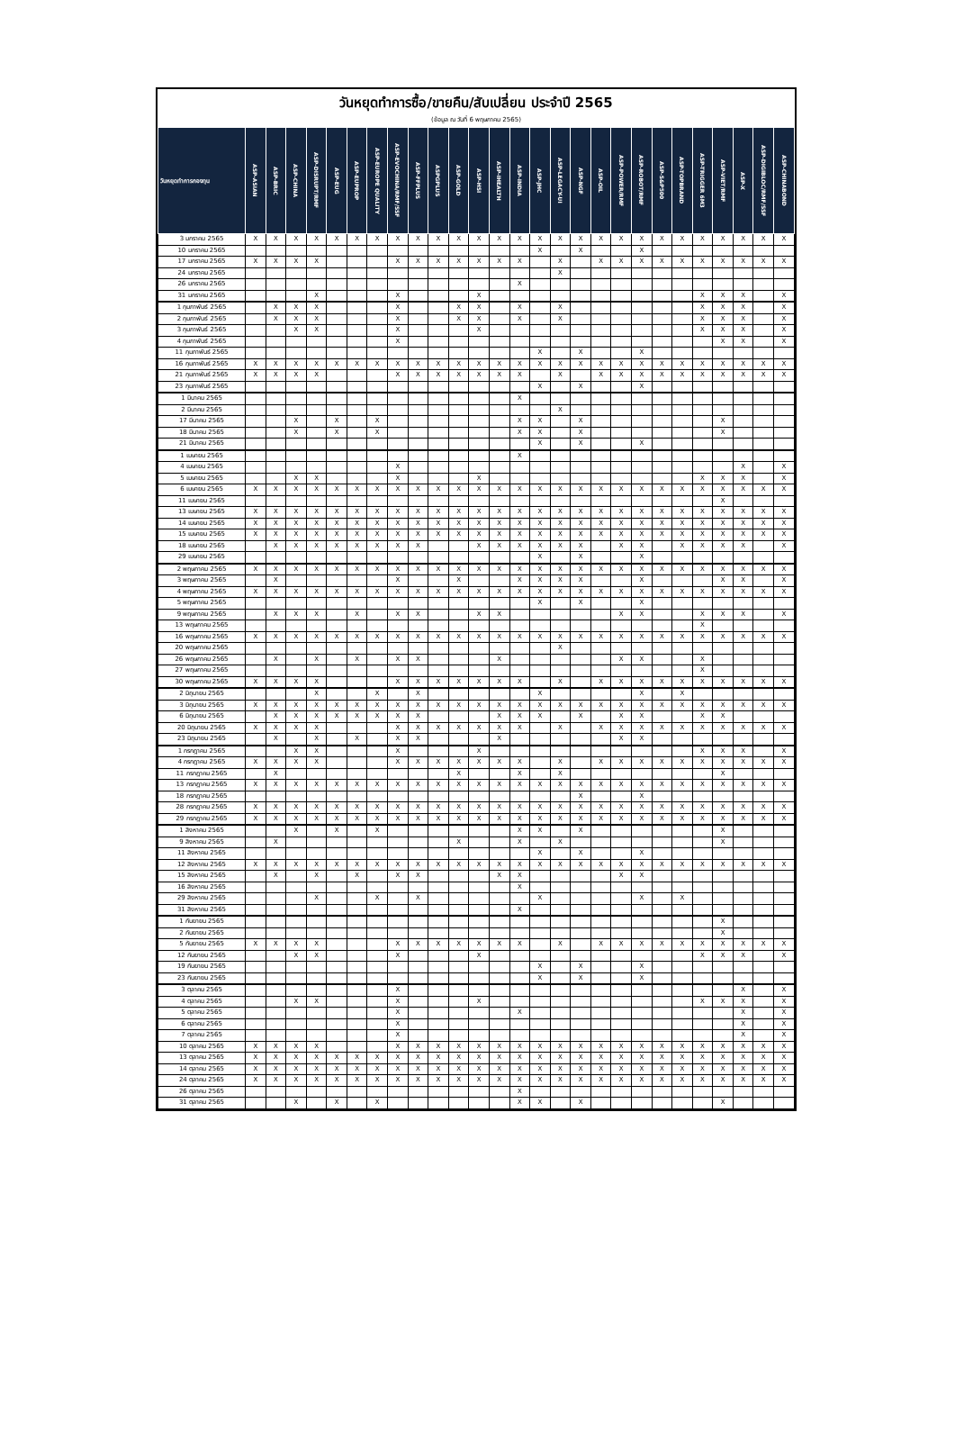วันหยุดทำการซื้อ/ขายคืน/สับเปลี่ยน ประจำปี 2565
(ข้อมูล ณ วันที่ 6 พฤษภาคม 2565)
| วันหยุดทำการกองทุน | ASP-ASIAN | ASP-BRIC | ASP-CHINA | ASP-DISRUPT/RMF | ASP-EUG | ASP-EUPROP | ASP-EUROPE QUALITY | ASP-EVOCHINA/RMF/SSF | ASP-FFPLUS | ASPGPLUS | ASP-GOLD | ASP-HSI | ASP-IHEALTH | ASP-INDIA | ASP-JHC | ASP-LEGACY-UI | ASP-NGF | ASP-OIL | ASP-POWER/RMF | ASP-ROBOT/RMF | ASP-S&P500 | ASP-TOPBRAND | ASP-TRIGGER 6M3 | ASP-VIET/RMF | ASP-X | ASP-DIGIBLOC/RMF/SSF | ASP-CHINABOND |
| --- | --- | --- | --- | --- | --- | --- | --- | --- | --- | --- | --- | --- | --- | --- | --- | --- | --- | --- | --- | --- | --- | --- | --- | --- | --- | --- | --- |
| 3 มกราคม 2565 | X | X | X | X | X | X | X | X | X | X | X | X | X | X | X | X | X | X | X | X | X | X | X | X | X | X | X |
| 10 มกราคม 2565 | | | | | | | | | | | | | | | X | | X | | | X | | | | | | | |
| 17 มกราคม 2565 | X | X | X | X | | | | X | X | X | X | X | X | X | | X | | X | X | X | X | X | X | X | X | X | X |
| 24 มกราคม 2565 | | | | | | | | | | | | | | | | X | | | | | | | | | | | |
| 26 มกราคม 2565 | | | | | | | | | | | | | | X | | | | | | | | | | | | | |
| 31 มกราคม 2565 | | | | X | | | | X | | | | X | | | | | | | | | | | X | X | X | | X |
| 1 กุมภาพันธ์ 2565 | | X | X | X | | | | X | | | X | X | | X | | X | | | | | | | X | X | X | | X |
| 2 กุมภาพันธ์ 2565 | | X | X | X | | | | X | | | X | X | | X | | X | | | | | | | X | X | X | | X |
| 3 กุมภาพันธ์ 2565 | | | X | X | | | | X | | | | X | | | | | | | | | | | X | X | X | | X |
| 4 กุมภาพันธ์ 2565 | | | | | | | | X | | | | | | | | | | | | | | | | X | X | | X |
| 11 กุมภาพันธ์ 2565 | | | | | | | | | | | | | | | X | | X | | | X | | | | | | | |
| 16 กุมภาพันธ์ 2565 | X | X | X | X | X | X | X | X | X | X | X | X | X | X | X | X | X | X | X | X | X | X | X | X | X | X | X |
| 21 กุมภาพันธ์ 2565 | X | X | X | X | | | | X | X | X | X | X | X | X | | X | | X | X | X | X | X | X | X | X | X | X |
| 23 กุมภาพันธ์ 2565 | | | | | | | | | | | | | | | X | | X | | | X | | | | | | | |
| 1 มีนาคม 2565 | | | | | | | | | | | | | | X | | | | | | | | | | | | | |
| 2 มีนาคม 2565 | | | | | | | | | | | | | | | | X | | | | | | | | | | | |
| 17 มีนาคม 2565 | | | X | | X | | X | | | | | | | X | X | | X | | | | | | | X | | | |
| 18 มีนาคม 2565 | | | X | | X | | X | | | | | | | X | X | | X | | | | | | | X | | | |
| 21 มีนาคม 2565 | | | | | | | | | | | | | | | X | | X | | | X | | | | | | | |
| 1 เมษายน 2565 | | | | | | | | | | | | | | X | | | | | | | | | | | | | |
| 4 เมษายน 2565 | | | | | | | | X | | | | | | | | | | | | | | | | | X | | X |
| 5 เมษายน 2565 | | | X | X | | | | X | | | | X | | | | | | | | | | | X | X | X | | X |
| 6 เมษายน 2565 | X | X | X | X | X | X | X | X | X | X | X | X | X | X | X | X | X | X | X | X | X | X | X | X | X | X | X |
| 11 เมษายน 2565 | | | | | | | | | | | | | | | | | | | | | | | | X | | | |
| 13 เมษายน 2565 | X | X | X | X | X | X | X | X | X | X | X | X | X | X | X | X | X | X | X | X | X | X | X | X | X | X | X |
| 14 เมษายน 2565 | X | X | X | X | X | X | X | X | X | X | X | X | X | X | X | X | X | X | X | X | X | X | X | X | X | X | X |
| 15 เมษายน 2565 | X | X | X | X | X | X | X | X | X | X | X | X | X | X | X | X | X | X | X | X | X | X | X | X | X | X | X |
| 18 เมษายน 2565 | | X | X | X | X | X | X | X | X | | | X | X | X | X | X | X | | X | X | | X | X | X | X | | X |
| 29 เมษายน 2565 | | | | | | | | | | | | | | | X | | X | | | X | | | | | | | |
| 2 พฤษภาคม 2565 | X | X | X | X | X | X | X | X | X | X | X | X | X | X | X | X | X | X | X | X | X | X | X | X | X | X | X |
| 3 พฤษภาคม 2565 | | X | | | | | | X | | | X | | | X | X | X | X | | | X | | | | X | X | | X |
| 4 พฤษภาคม 2565 | X | X | X | X | X | X | X | X | X | X | X | X | X | X | X | X | X | X | X | X | X | X | X | X | X | X | X |
| 5 พฤษภาคม 2565 | | | | | | | | | | | | | | | X | | X | | | X | | | | | | | |
| 9 พฤษภาคม 2565 | | X | X | X | | X | | X | X | | | X | X | | | | | | X | X | | | X | X | X | | X |
| 13 พฤษภาคม 2565 | | | | | | | | | | | | | | | | | | | | | | | X | | | | |
| 16 พฤษภาคม 2565 | X | X | X | X | X | X | X | X | X | X | X | X | X | X | X | X | X | X | X | X | X | X | X | X | X | X | X |
| 20 พฤษภาคม 2565 | | | | | | | | | | | | | | | | X | | | | | | | | | | | |
| 26 พฤษภาคม 2565 | | X | | X | | X | | X | X | | | | X | | | | | | X | X | | | X | | | | |
| 27 พฤษภาคม 2565 | | | | | | | | | | | | | | | | | | | | | | | X | | | | |
| 30 พฤษภาคม 2565 | X | X | X | X | | | | X | X | X | X | X | X | X | | X | | X | X | X | X | X | X | X | X | X | X |
| 2 มิถุนายน 2565 | | | | X | | | X | | X | | | | | | X | | | | | X | | X | | | | | |
| 3 มิถุนายน 2565 | X | X | X | X | X | X | X | X | X | X | X | X | X | X | X | X | X | X | X | X | X | X | X | X | X | X | X |
| 6 มิถุนายน 2565 | | X | X | X | X | X | X | X | X | | | | X | X | X | | X | | X | X | | | X | X | | | |
| 20 มิถุนายน 2565 | X | X | X | X | | | | X | X | X | X | X | X | X | | X | | X | X | X | X | X | X | X | X | X | X |
| 23 มิถุนายน 2565 | | X | | X | | X | | X | X | | | | X | | | | | | X | X | | | | | | | |
| 1 กรกฎาคม 2565 | | | X | X | | | | X | | | | X | | | | | | | | | | | X | X | X | | X |
| 4 กรกฎาคม 2565 | X | X | X | X | | | | X | X | X | X | X | X | X | | X | | X | X | X | X | X | X | X | X | X | X |
| 11 กรกฎาคม 2565 | | X | | | | | | | | | X | | | X | | X | | | | | | | | X | | | |
| 13 กรกฎาคม 2565 | X | X | X | X | X | X | X | X | X | X | X | X | X | X | X | X | X | X | X | X | X | X | X | X | X | X | X |
| 18 กรกฎาคม 2565 | | | | | | | | | | | | | | | | | X | | | X | | | | | | | |
| 28 กรกฎาคม 2565 | X | X | X | X | X | X | X | X | X | X | X | X | X | X | X | X | X | X | X | X | X | X | X | X | X | X | X |
| 29 กรกฎาคม 2565 | X | X | X | X | X | X | X | X | X | X | X | X | X | X | X | X | X | X | X | X | X | X | X | X | X | X | X |
| 1 สิงหาคม 2565 | | | X | | X | | X | | | | | | | X | X | | X | | | | | | | X | | | |
| 9 สิงหาคม 2565 | | X | | | | | | | | | X | | | X | | X | | | | | | | | X | | | |
| 11 สิงหาคม 2565 | | | | | | | | | | | | | | | X | | X | | | X | | | | | | | |
| 12 สิงหาคม 2565 | X | X | X | X | X | X | X | X | X | X | X | X | X | X | X | X | X | X | X | X | X | X | X | X | X | X | X |
| 15 สิงหาคม 2565 | | X | | X | | X | | X | X | | | | X | X | | | | | X | X | | | | | | | |
| 16 สิงหาคม 2565 | | | | | | | | | | | | | | X | | | | | | | | | | | | | |
| 29 สิงหาคม 2565 | | | | X | | | X | | X | | | | | | X | | | | | X | | X | | | | | |
| 31 สิงหาคม 2565 | | | | | | | | | | | | | | X | | | | | | | | | | | | | |
| 1 กันยายน 2565 | | | | | | | | | | | | | | | | | | | | | | | | X | | | |
| 2 กันยายน 2565 | | | | | | | | | | | | | | | | | | | | | | | | X | | | |
| 5 กันยายน 2565 | X | X | X | X | | | | X | X | X | X | X | X | X | | X | | X | X | X | X | X | X | X | X | X | X |
| 12 กันยายน 2565 | | | X | X | | | | X | | | | X | | | | | | | | | | | X | X | X | | X |
| 19 กันยายน 2565 | | | | | | | | | | | | | | | X | | X | | | X | | | | | | | |
| 23 กันยายน 2565 | | | | | | | | | | | | | | | X | | X | | | X | | | | | | | |
| 3 ตุลาคม 2565 | | | | | | | | X | | | | | | | | | | | | | | | | | X | | X |
| 4 ตุลาคม 2565 | | | X | X | | | | X | | | | X | | | | | | | | | | | X | X | X | | X |
| 5 ตุลาคม 2565 | | | | | | | | X | | | | | | X | | | | | | | | | | | X | | X |
| 6 ตุลาคม 2565 | | | | | | | | X | | | | | | | | | | | | | | | | | X | | X |
| 7 ตุลาคม 2565 | | | | | | | | X | | | | | | | | | | | | | | | | | X | | X |
| 10 ตุลาคม 2565 | X | X | X | X | | | | X | X | X | X | X | X | X | X | X | X | X | X | X | X | X | X | X | X | X | X |
| 13 ตุลาคม 2565 | X | X | X | X | X | X | X | X | X | X | X | X | X | X | X | X | X | X | X | X | X | X | X | X | X | X | X |
| 14 ตุลาคม 2565 | X | X | X | X | X | X | X | X | X | X | X | X | X | X | X | X | X | X | X | X | X | X | X | X | X | X | X |
| 24 ตุลาคม 2565 | X | X | X | X | X | X | X | X | X | X | X | X | X | X | X | X | X | X | X | X | X | X | X | X | X | X | X |
| 26 ตุลาคม 2565 | | | | | | | | | | | | | | X | | | | | | | | | | | | | |
| 31 ตุลาคม 2565 | | | X | | X | | X | | | | | | | X | X | | X | | | | | | | X | | | |